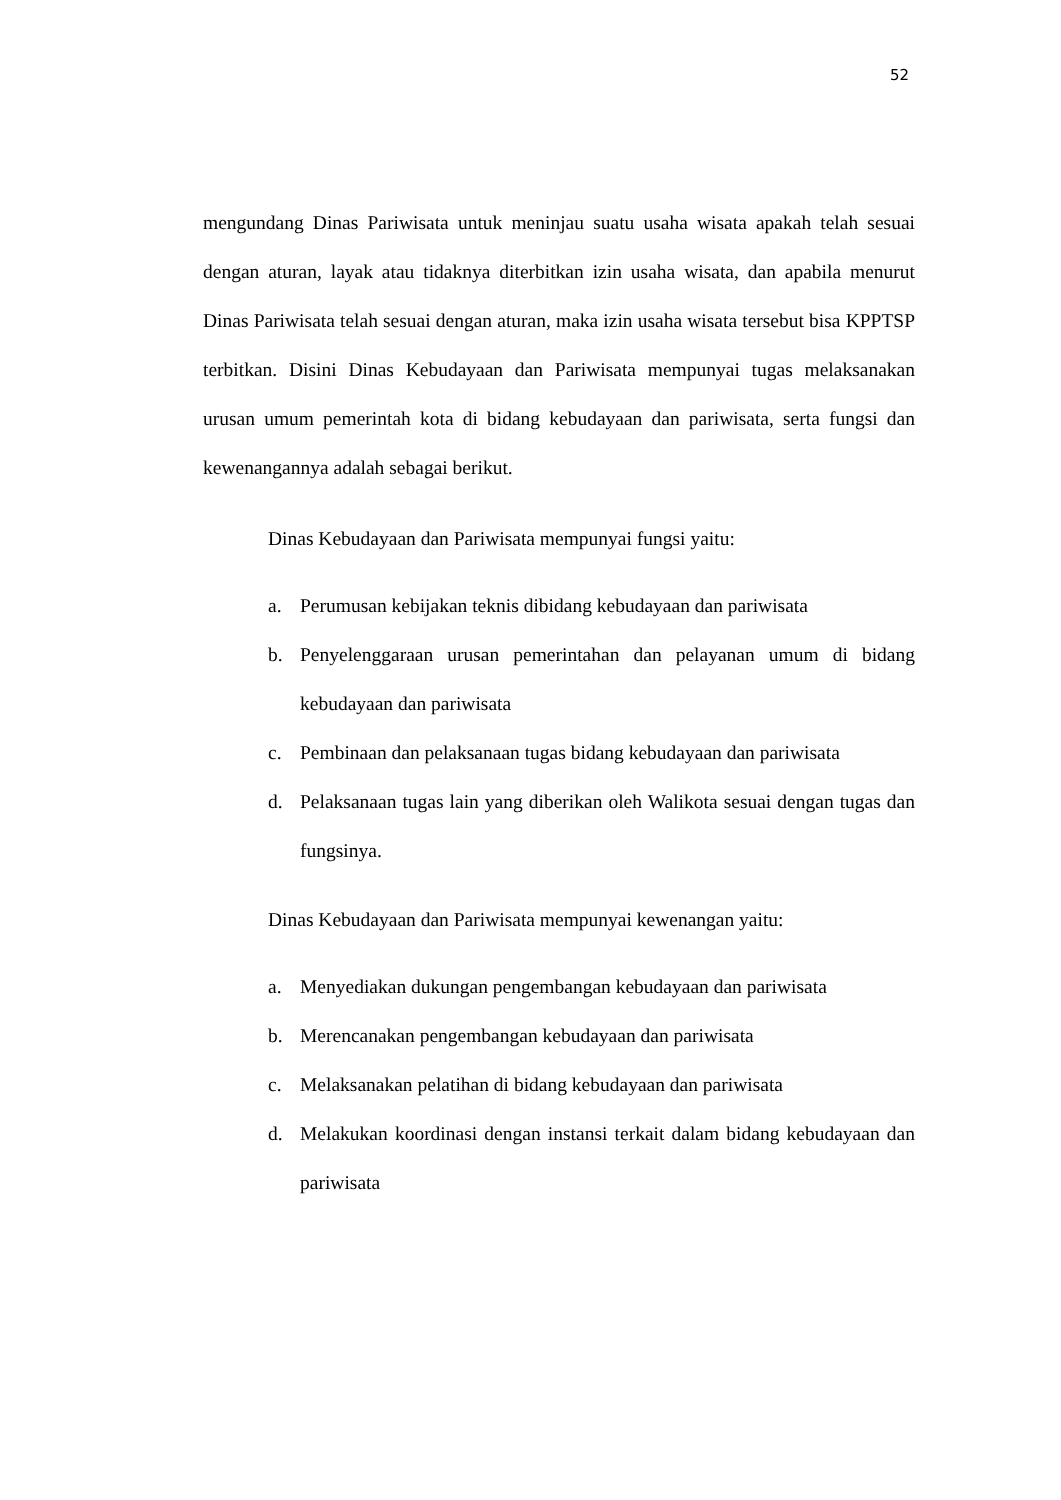52
mengundang Dinas Pariwisata untuk meninjau suatu usaha wisata apakah telah sesuai dengan aturan, layak atau tidaknya diterbitkan izin usaha wisata, dan apabila menurut Dinas Pariwisata telah sesuai dengan aturan, maka izin usaha wisata tersebut bisa KPPTSP terbitkan. Disini Dinas Kebudayaan dan Pariwisata mempunyai tugas melaksanakan urusan umum pemerintah kota di bidang kebudayaan dan pariwisata, serta fungsi dan kewenangannya adalah sebagai berikut.
Dinas Kebudayaan dan Pariwisata mempunyai fungsi yaitu:
a. Perumusan kebijakan teknis dibidang kebudayaan dan pariwisata
b. Penyelenggaraan urusan pemerintahan dan pelayanan umum di bidang kebudayaan dan pariwisata
c. Pembinaan dan pelaksanaan tugas bidang kebudayaan dan pariwisata
d. Pelaksanaan tugas lain yang diberikan oleh Walikota sesuai dengan tugas dan fungsinya.
Dinas Kebudayaan dan Pariwisata mempunyai kewenangan yaitu:
a. Menyediakan dukungan pengembangan kebudayaan dan pariwisata
b. Merencanakan pengembangan kebudayaan dan pariwisata
c. Melaksanakan pelatihan di bidang kebudayaan dan pariwisata
d. Melakukan koordinasi dengan instansi terkait dalam bidang kebudayaan dan pariwisata